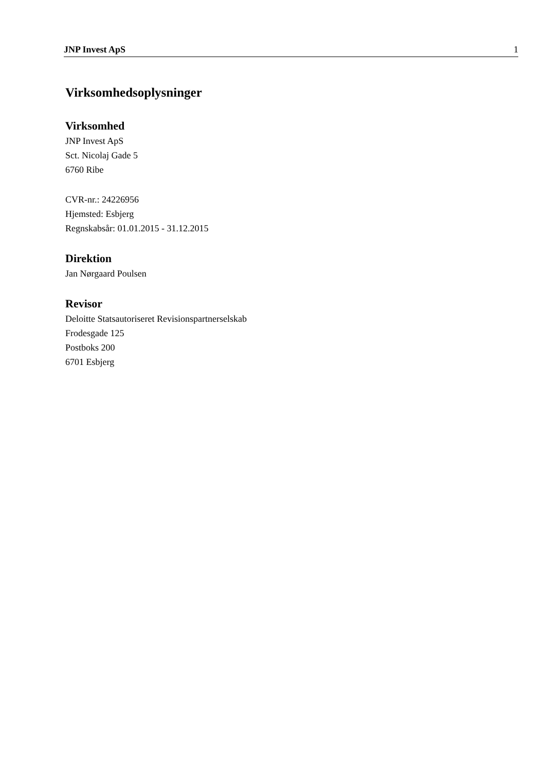JNP Invest ApS 1
Virksomhedsoplysninger
Virksomhed
JNP Invest ApS
Sct. Nicolaj Gade 5
6760 Ribe
CVR-nr.: 24226956
Hjemsted: Esbjerg
Regnskabsår: 01.01.2015 - 31.12.2015
Direktion
Jan Nørgaard Poulsen
Revisor
Deloitte Statsautoriseret Revisionspartnerselskab
Frodesgade 125
Postboks 200
6701 Esbjerg